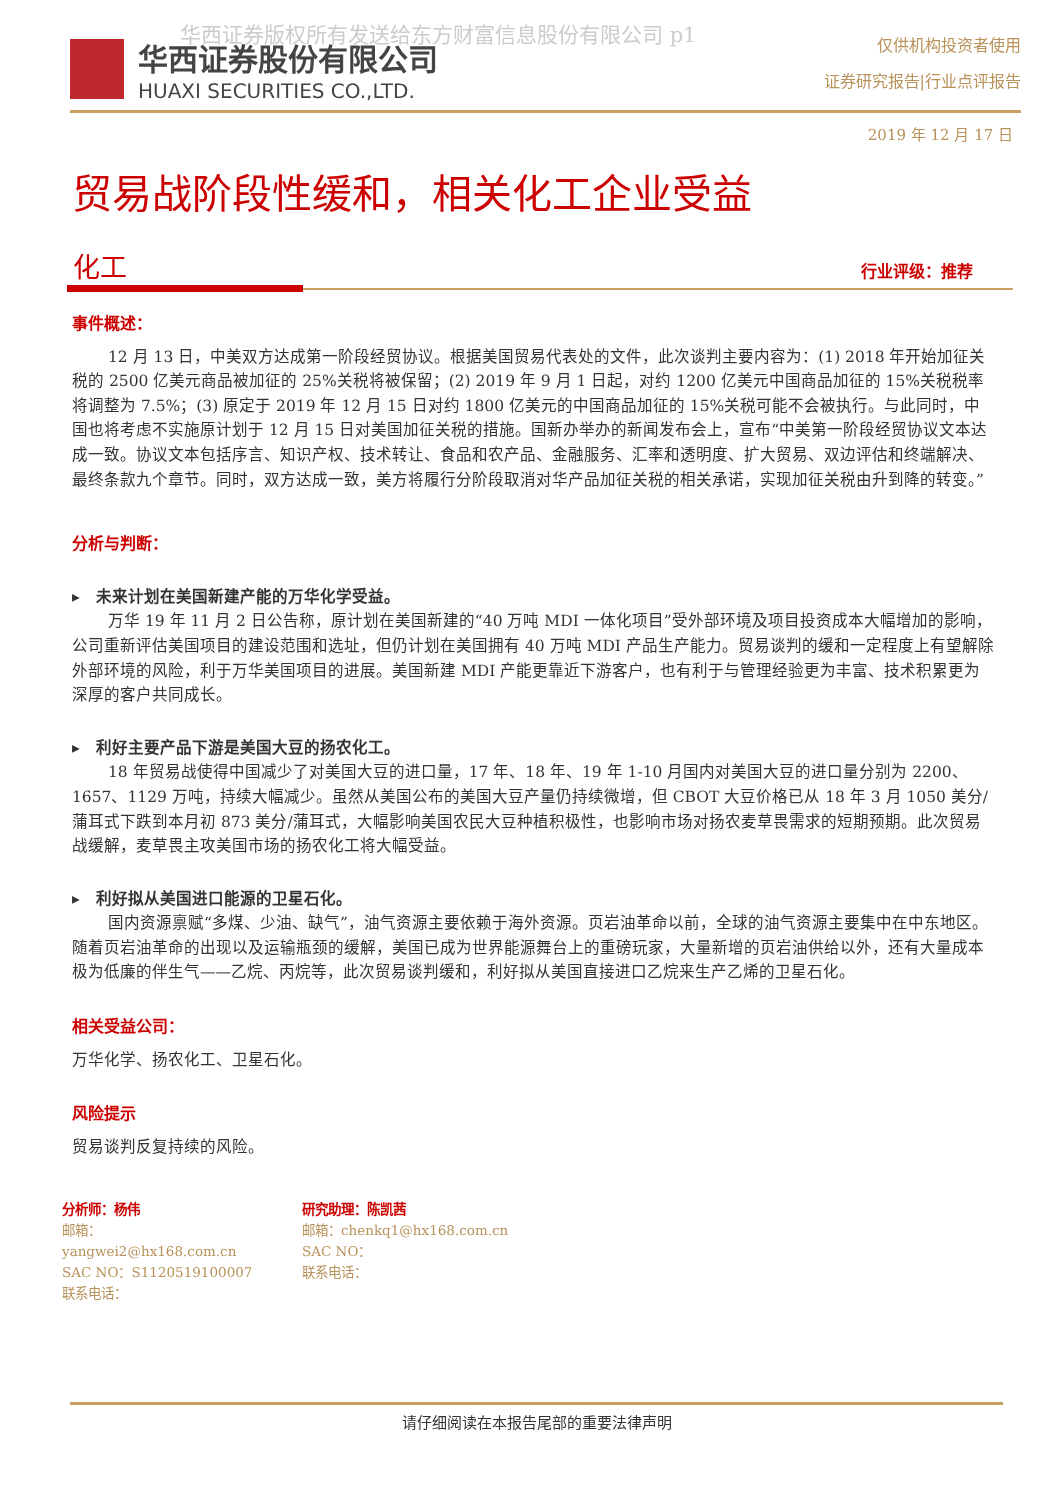华西证券版权所有发送给东方财富信息股份有限公司 p1
华西证券股份有限公司
HUAXI SECURITIES CO.,LTD.
仅供机构投资者使用
证券研究报告|行业点评报告
2019 年 12 月 17 日
贸易战阶段性缓和，相关化工企业受益
化工
行业评级：推荐
事件概述：
12 月 13 日，中美双方达成第一阶段经贸协议。根据美国贸易代表处的文件，此次谈判主要内容为：(1) 2018 年开始加征关税的 2500 亿美元商品被加征的 25%关税将被保留；(2) 2019 年 9 月 1 日起，对约 1200 亿美元中国商品加征的 15%关税税率将调整为 7.5%；(3) 原定于 2019 年 12 月 15 日对约 1800 亿美元的中国商品加征的 15%关税可能不会被执行。与此同时，中国也将考虑不实施原计划于 12 月 15 日对美国加征关税的措施。国新办举办的新闻发布会上，宣布“中美第一阶段经贸协议文本达成一致。协议文本包括序言、知识产权、技术转让、食品和农产品、金融服务、汇率和透明度、扩大贸易、双边评估和终端解决、最终条款九个章节。同时，双方达成一致，美方将履行分阶段取消对华产品加征关税的相关承诺，实现加征关税由升到降的转变。”
分析与判断：
▸ 未来计划在美国新建产能的万华化学受益。
万华 19 年 11 月 2 日公告称，原计划在美国新建的“40 万吨 MDI 一体化项目”受外部环境及项目投资成本大幅增加的影响，公司重新评估美国项目的建设范围和选址，但仍计划在美国拥有 40 万吨 MDI 产品生产能力。贸易谈判的缓和一定程度上有望解除外部环境的风险，利于万华美国项目的进展。美国新建 MDI 产能更靠近下游客户，也有利于与管理经验更为丰富、技术积累更为深厚的客户共同成长。
▸ 利好主要产品下游是美国大豆的扬农化工。
18 年贸易战使得中国减少了对美国大豆的进口量，17 年、18 年、19 年 1-10 月国内对美国大豆的进口量分别为 2200、1657、1129 万吨，持续大幅减少。虽然从美国公布的美国大豆产量仍持续微增，但 CBOT 大豆价格已从 18 年 3 月 1050 美分/蒲耳式下跌到本月初 873 美分/蒲耳式，大幅影响美国农民大豆种植积极性，也影响市场对扬农麦草畏需求的短期预期。此次贸易战缓解，麦草畏主攻美国市场的扬农化工将大幅受益。
▸ 利好拟从美国进口能源的卫星石化。
国内资源禀赋“多煤、少油、缺气”，油气资源主要依赖于海外资源。页岩油革命以前，全球的油气资源主要集中在中东地区。随着页岩油革命的出现以及运输瓶颈的缓解，美国已成为世界能源舞台上的重磅玩家，大量新增的页岩油供给以外，还有大量成本极为低廉的伴生气——乙烷、丙烷等，此次贸易谈判缓和，利好拟从美国直接进口乙烷来生产乙烯的卫星石化。
相关受益公司：
万华化学、扬农化工、卫星石化。
风险提示
贸易谈判反复持续的风险。
分析师：杨伟
邮箱：yangwei2@hx168.com.cn
SAC NO：S1120519100007
联系电话：
研究助理：陈凯茜
邮箱：chenkq1@hx168.com.cn
SAC NO：
联系电话：
请仔细阅读在本报告尾部的重要法律声明